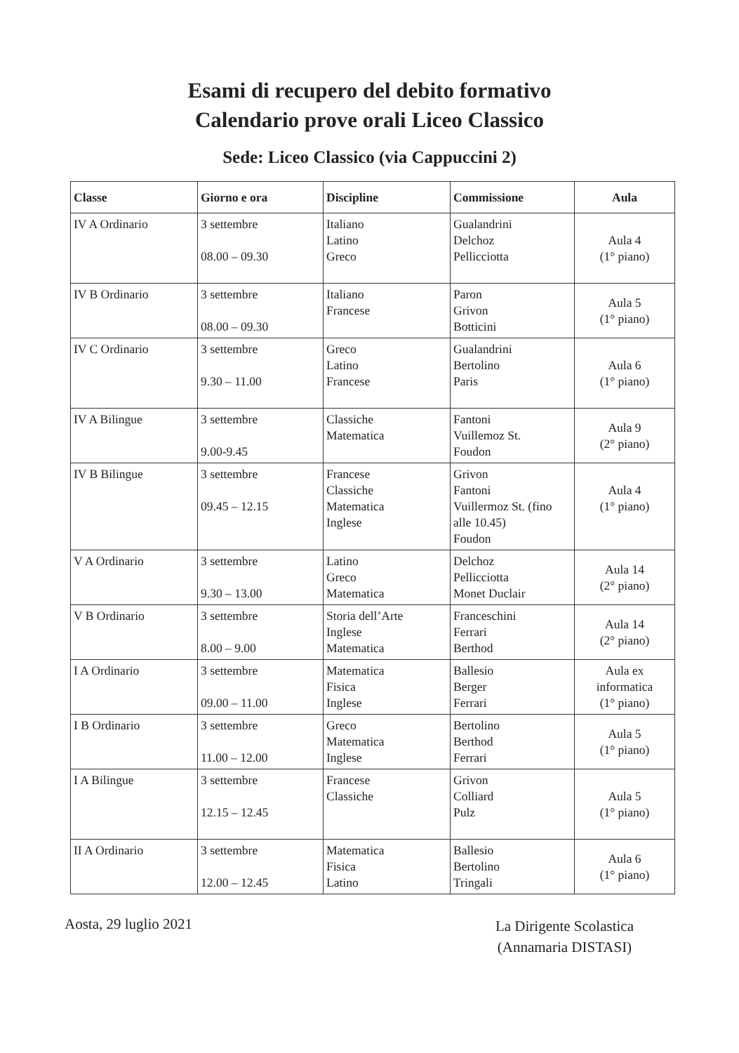Esami di recupero del debito formativo
Calendario prove orali Liceo Classico
Sede: Liceo Classico (via Cappuccini 2)
| Classe | Giorno e ora | Discipline | Commissione | Aula |
| --- | --- | --- | --- | --- |
| IV A Ordinario | 3 settembre 08.00 – 09.30 | Italiano Latino Greco | Gualandrini Delchoz Pellicciotta | Aula 4 (1° piano) |
| IV B Ordinario | 3 settembre 08.00 – 09.30 | Italiano Francese | Paron Grivon Botticini | Aula 5 (1° piano) |
| IV C Ordinario | 3 settembre 9.30 – 11.00 | Greco Latino Francese | Gualandrini Bertolino Paris | Aula 6 (1° piano) |
| IV A Bilingue | 3 settembre 9.00-9.45 | Classiche Matematica | Fantoni Vuillemoz St. Foudon | Aula 9 (2° piano) |
| IV B Bilingue | 3 settembre 09.45 – 12.15 | Francese Classiche Matematica Inglese | Grivon Fantoni Vuillermoz St. (fino alle 10.45) Foudon | Aula 4 (1° piano) |
| V A Ordinario | 3 settembre 9.30 – 13.00 | Latino Greco Matematica | Delchoz Pellicciotta Monet Duclair | Aula 14 (2° piano) |
| V B Ordinario | 3 settembre 8.00 – 9.00 | Storia dell’Arte Inglese Matematica | Franceschini Ferrari Berthod | Aula 14 (2° piano) |
| I A Ordinario | 3 settembre 09.00 – 11.00 | Matematica Fisica Inglese | Ballesio Berger Ferrari | Aula ex informatica (1° piano) |
| I B Ordinario | 3 settembre 11.00 – 12.00 | Greco Matematica Inglese | Bertolino Berthod Ferrari | Aula 5 (1° piano) |
| I A Bilingue | 3 settembre 12.15 – 12.45 | Francese Classiche | Grivon Colliard Pulz | Aula 5 (1° piano) |
| II A Ordinario | 3 settembre 12.00 – 12.45 | Matematica Fisica Latino | Ballesio Bertolino Tringali | Aula 6 (1° piano) |
Aosta, 29 luglio 2021
La Dirigente Scolastica
(Annamaria DISTASI)